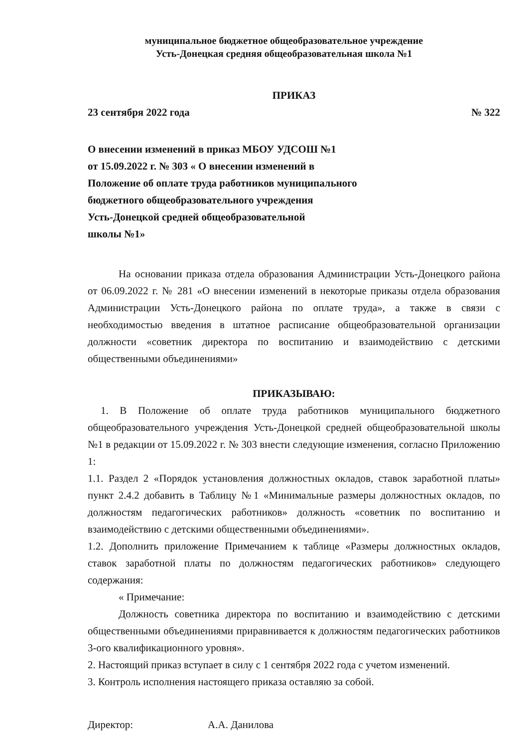муниципальное бюджетное общеобразовательное учреждение
Усть-Донецкая средняя общеобразовательная школа №1
ПРИКАЗ
23 сентября 2022 года № 322
О внесении изменений в приказ МБОУ УДСОШ №1
от 15.09.2022 г. № 303 « О внесении изменений в
Положение об оплате труда работников муниципального
бюджетного общеобразовательного учреждения
Усть-Донецкой средней общеобразовательной
школы №1»
На основании приказа отдела образования Администрации Усть-Донецкого района от 06.09.2022 г. № 281 «О внесении изменений в некоторые приказы отдела образования Администрации Усть-Донецкого района по оплате труда», а также в связи с необходимостью введения в штатное расписание общеобразовательной организации должности «советник директора по воспитанию и взаимодействию с детскими общественными объединениями»
ПРИКАЗЫВАЮ:
1. В Положение об оплате труда работников муниципального бюджетного общеобразовательного учреждения Усть-Донецкой средней общеобразовательной школы №1 в редакции от 15.09.2022 г. № 303 внести следующие изменения, согласно Приложению 1:
1.1. Раздел 2 «Порядок установления должностных окладов, ставок заработной платы» пункт 2.4.2 добавить в Таблицу №1 «Минимальные размеры должностных окладов, по должностям педагогических работников» должность «советник по воспитанию и взаимодействию с детскими общественными объединениями».
1.2. Дополнить приложение Примечанием к таблице «Размеры должностных окладов, ставок заработной платы по должностям педагогических работников» следующего содержания:
« Примечание:
Должность советника директора по воспитанию и взаимодействию с детскими общественными объединениями приравнивается к должностям педагогических работников 3-ого квалификационного уровня».
2. Настоящий приказ вступает в силу с 1 сентября 2022 года с учетом изменений.
3. Контроль исполнения настоящего приказа оставляю за собой.
Директор: А.А. Данилова